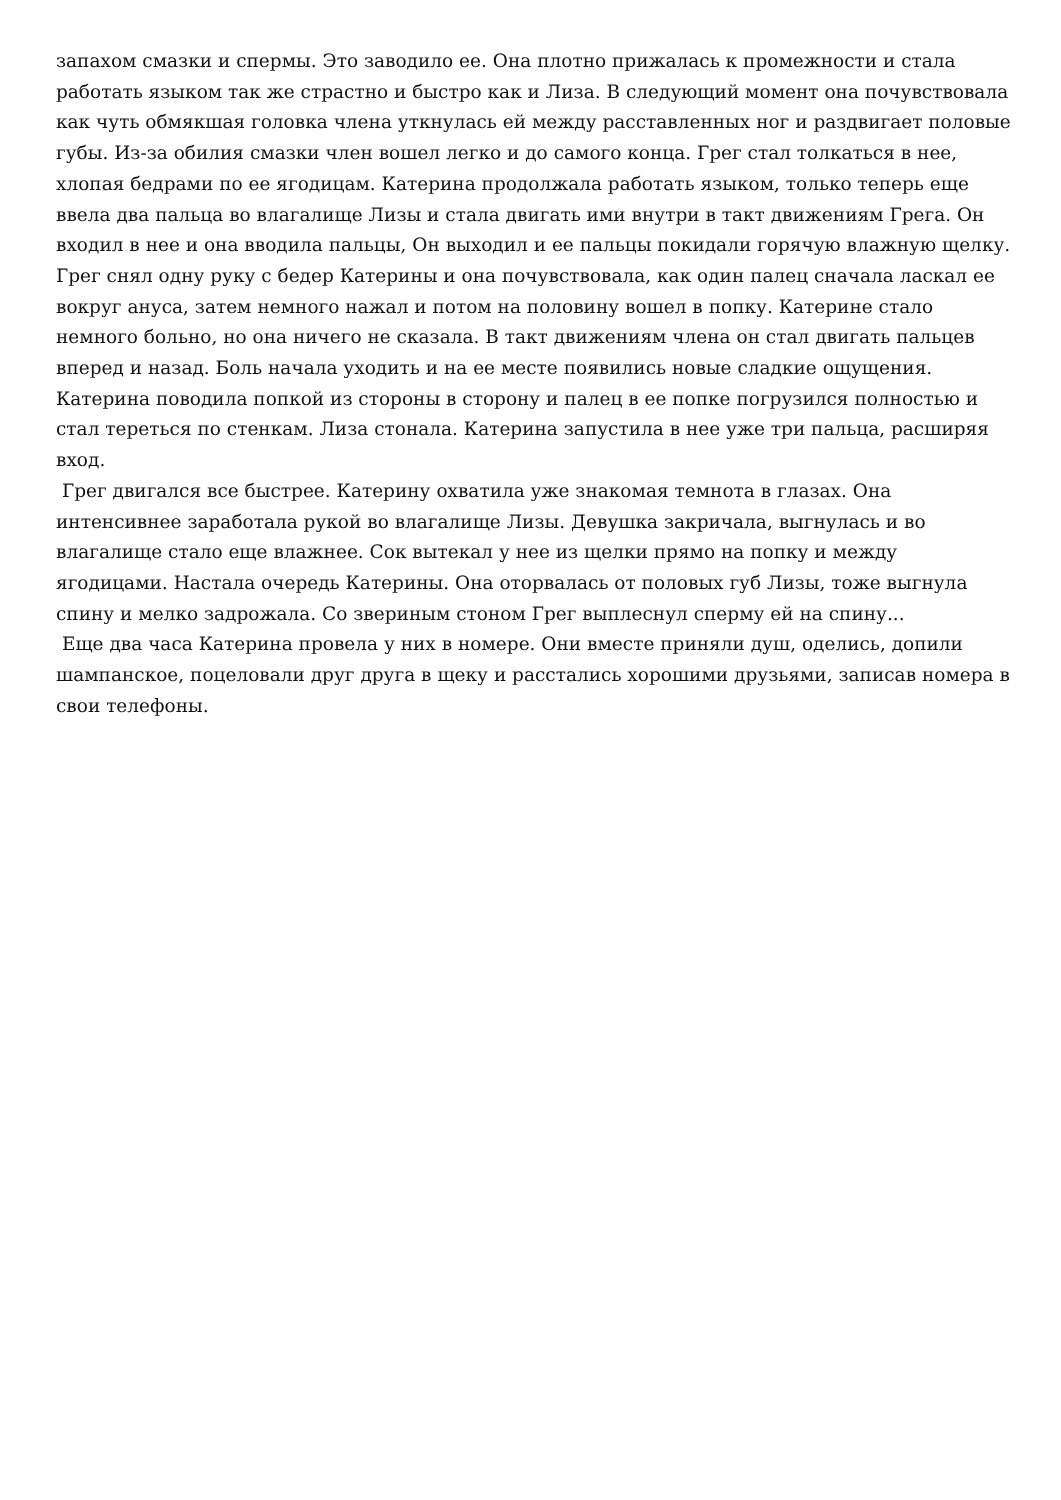запахом смазки и спермы. Это заводило ее. Она плотно прижалась к промежности и стала работать языком так же страстно и быстро как и Лиза. В следующий момент она почувствовала как чуть обмякшая головка члена уткнулась ей между расставленных ног и раздвигает половые губы. Из-за обилия смазки член вошел легко и до самого конца. Грег стал толкаться в нее, хлопая бедрами по ее ягодицам. Катерина продолжала работать языком, только теперь еще ввела два пальца во влагалище Лизы и стала двигать ими внутри в такт движениям Грега. Он входил в нее и она вводила пальцы, Он выходил и ее пальцы покидали горячую влажную щелку. Грег снял одну руку с бедер Катерины и она почувствовала, как один палец сначала ласкал ее вокруг ануса, затем немного нажал и потом на половину вошел в попку. Катерине стало немного больно, но она ничего не сказала. В такт движениям члена он стал двигать пальцев вперед и назад. Боль начала уходить и на ее месте появились новые сладкие ощущения. Катерина поводила попкой из стороны в сторону и палец в ее попке погрузился полностью и стал тереться по стенкам. Лиза стонала. Катерина запустила в нее уже три пальца, расширяя вход.
Грег двигался все быстрее. Катерину охватила уже знакомая темнота в глазах. Она интенсивнее заработала рукой во влагалище Лизы. Девушка закричала, выгнулась и во влагалище стало еще влажнее. Сок вытекал у нее из щелки прямо на попку и между ягодицами. Настала очередь Катерины. Она оторвалась от половых губ Лизы, тоже выгнула спину и мелко задрожала. Со звериным стоном Грег выплеснул сперму ей на спину...
Еще два часа Катерина провела у них в номере. Они вместе приняли душ, оделись, допили шампанское, поцеловали друг друга в щеку и расстались хорошими друзьями, записав номера в свои телефоны.